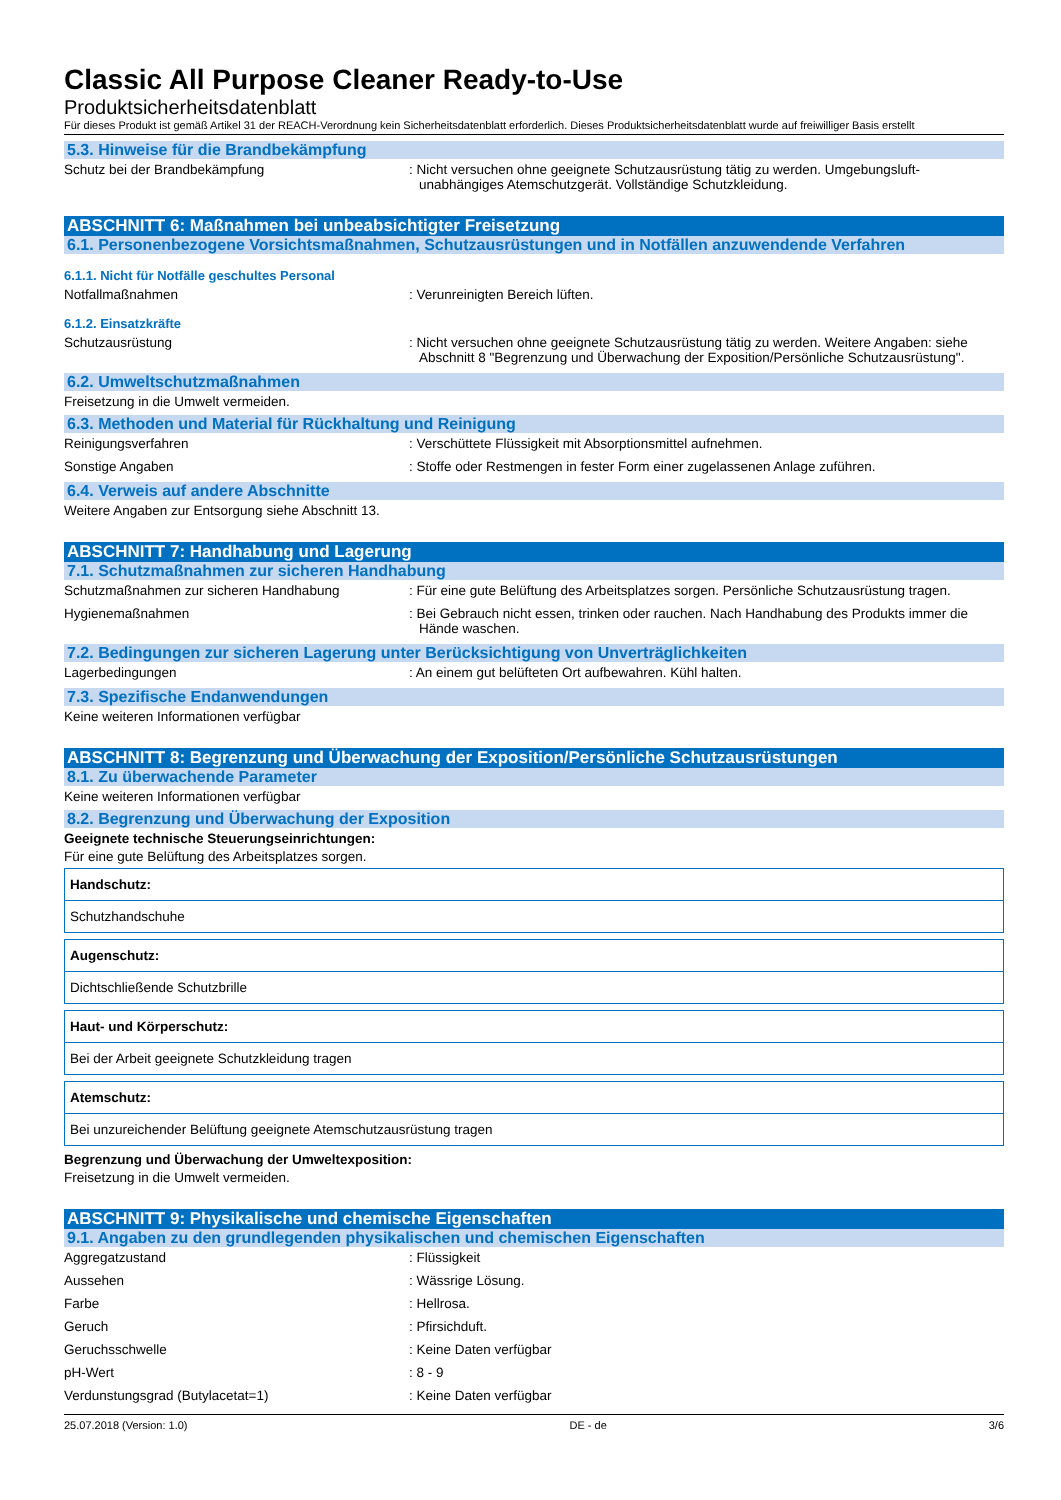Classic All Purpose Cleaner Ready-to-Use
Produktsicherheitsdatenblatt
Für dieses Produkt ist gemäß Artikel 31 der REACH-Verordnung kein Sicherheitsdatenblatt erforderlich. Dieses Produktsicherheitsdatenblatt wurde auf freiwilliger Basis erstellt
5.3. Hinweise für die Brandbekämpfung
Schutz bei der Brandbekämpfung : Nicht versuchen ohne geeignete Schutzausrüstung tätig zu werden. Umgebungsluft-unabhängiges Atemschutzgerät. Vollständige Schutzkleidung.
ABSCHNITT 6: Maßnahmen bei unbeabsichtigter Freisetzung
6.1. Personenbezogene Vorsichtsmaßnahmen, Schutzausrüstungen und in Notfällen anzuwendende Verfahren
6.1.1. Nicht für Notfälle geschultes Personal
Notfallmaßnahmen : Verunreinigten Bereich lüften.
6.1.2. Einsatzkräfte
Schutzausrüstung : Nicht versuchen ohne geeignete Schutzausrüstung tätig zu werden. Weitere Angaben: siehe Abschnitt 8 "Begrenzung und Überwachung der Exposition/Persönliche Schutzausrüstung".
6.2. Umweltschutzmaßnahmen
Freisetzung in die Umwelt vermeiden.
6.3. Methoden und Material für Rückhaltung und Reinigung
Reinigungsverfahren : Verschüttete Flüssigkeit mit Absorptionsmittel aufnehmen.
Sonstige Angaben : Stoffe oder Restmengen in fester Form einer zugelassenen Anlage zuführen.
6.4. Verweis auf andere Abschnitte
Weitere Angaben zur Entsorgung siehe Abschnitt 13.
ABSCHNITT 7: Handhabung und Lagerung
7.1. Schutzmaßnahmen zur sicheren Handhabung
Schutzmaßnahmen zur sicheren Handhabung : Für eine gute Belüftung des Arbeitsplatzes sorgen. Persönliche Schutzausrüstung tragen.
Hygienemaßnahmen : Bei Gebrauch nicht essen, trinken oder rauchen. Nach Handhabung des Produkts immer die Hände waschen.
7.2. Bedingungen zur sicheren Lagerung unter Berücksichtigung von Unverträglichkeiten
Lagerbedingungen : An einem gut belüfteten Ort aufbewahren. Kühl halten.
7.3. Spezifische Endanwendungen
Keine weiteren Informationen verfügbar
ABSCHNITT 8: Begrenzung und Überwachung der Exposition/Persönliche Schutzausrüstungen
8.1. Zu überwachende Parameter
Keine weiteren Informationen verfügbar
8.2. Begrenzung und Überwachung der Exposition
Geeignete technische Steuerungseinrichtungen:
Für eine gute Belüftung des Arbeitsplatzes sorgen.
| Handschutz: |
| Schutzhandschuhe |
| Augenschutz: |
| Dichtschließende Schutzbrille |
| Haut- und Körperschutz: |
| Bei der Arbeit geeignete Schutzkleidung tragen |
| Atemschutz: |
| Bei unzureichender Belüftung geeignete Atemschutzausrüstung tragen |
Begrenzung und Überwachung der Umweltexposition:
Freisetzung in die Umwelt vermeiden.
ABSCHNITT 9: Physikalische und chemische Eigenschaften
9.1. Angaben zu den grundlegenden physikalischen und chemischen Eigenschaften
Aggregatzustand : Flüssigkeit
Aussehen : Wässrige Lösung.
Farbe : Hellrosa.
Geruch : Pfirsichduft.
Geruchsschwelle : Keine Daten verfügbar
pH-Wert : 8 - 9
Verdunstungsgrad (Butylacetat=1) : Keine Daten verfügbar
25.07.2018 (Version: 1.0) DE - de 3/6